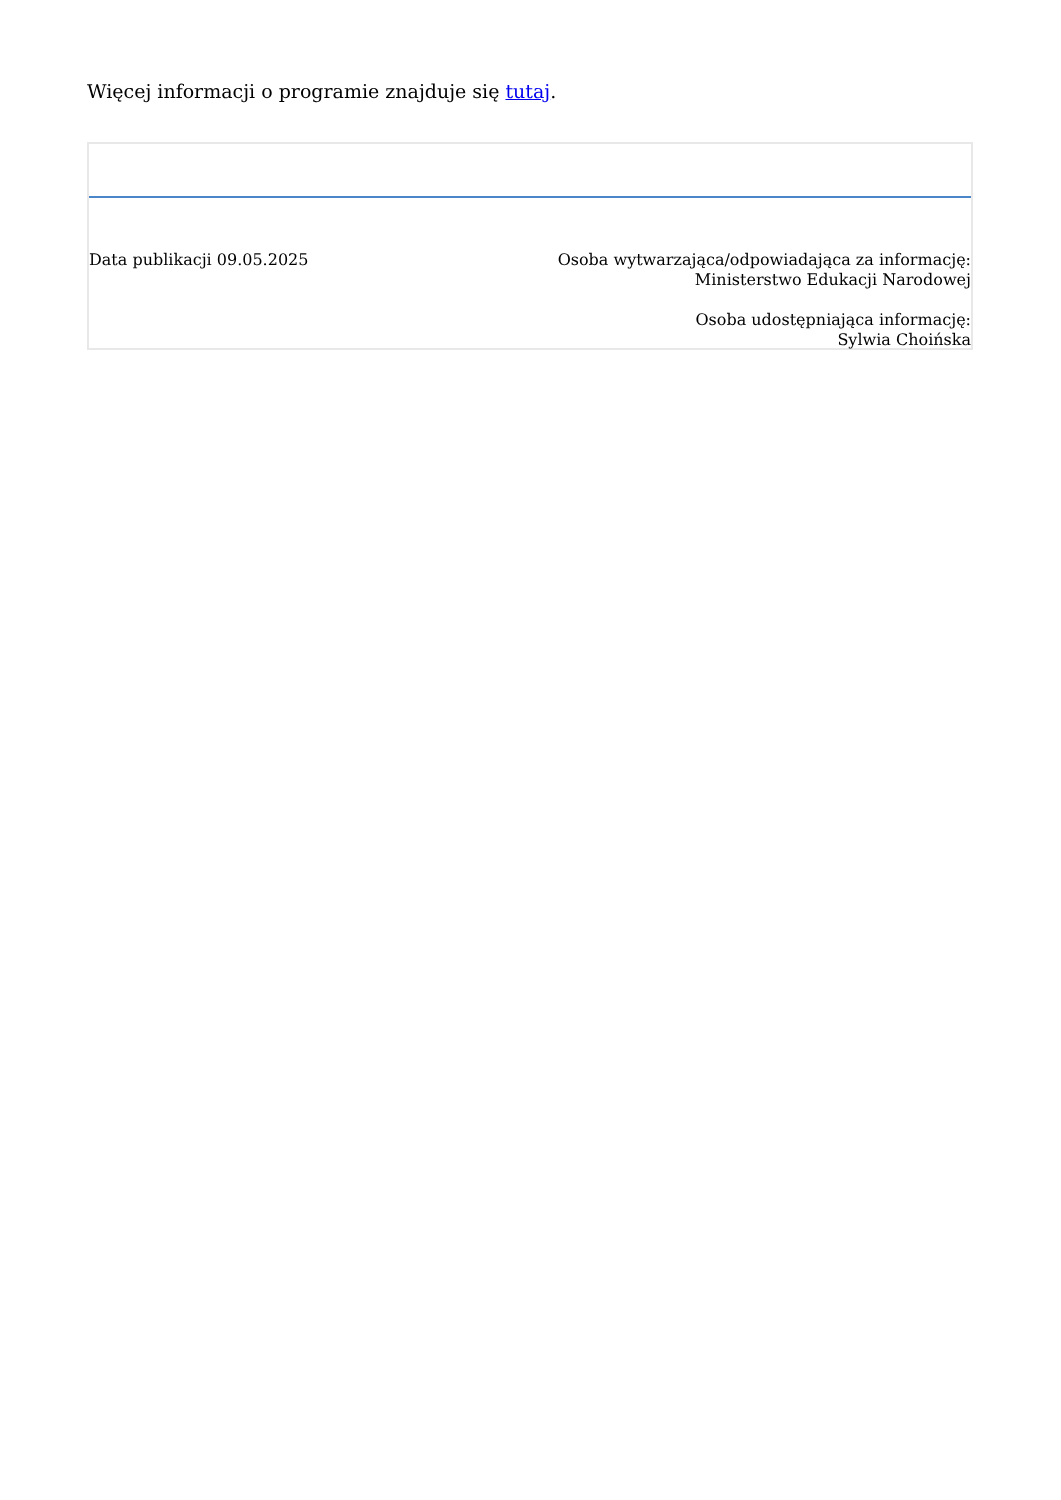Więcej informacji o programie znajduje się tutaj.
Data publikacji 09.05.2025 Osoba wytwarzająca/odpowiadająca za informację:
Ministerstwo Edukacji Narodowej
Osoba udostępniająca informację:
Sylwia Choińska